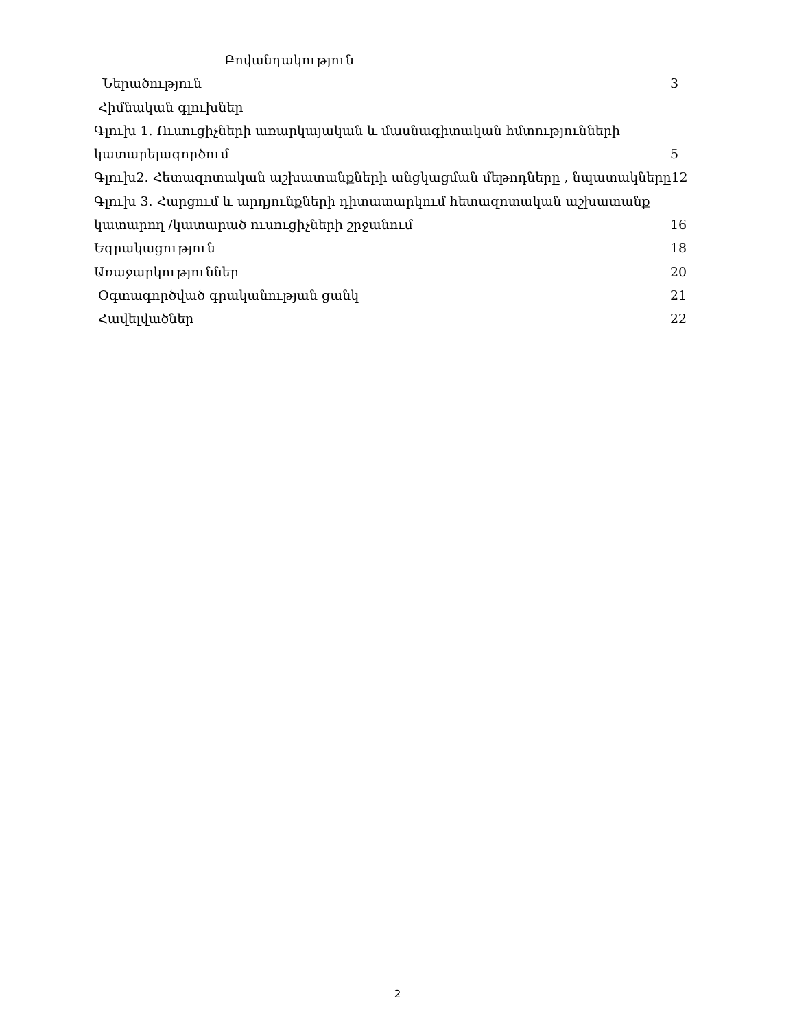Բովանդակություն
Ներածություն 3
Հիմնական գլուխներ
Գլուխ 1. Ուսուցիչների առարկայական և մասնագիտական հմտությունների
կատարելագործում 5
Գլուխ2. Հետազոտական աշխատանքների անցկացման մեթոդները , նպատակները12
Գլուխ 3. Հարցում և արդյունքների դիտատարկում հետազոտական աշխատանք
կատարող /կատարած ուսուցիչների շրջանում 16
Եզրակացություն 18
Առաջարկություններ 20
Օգտագործված գրականության ցանկ 21
Հավելվածներ 22
2